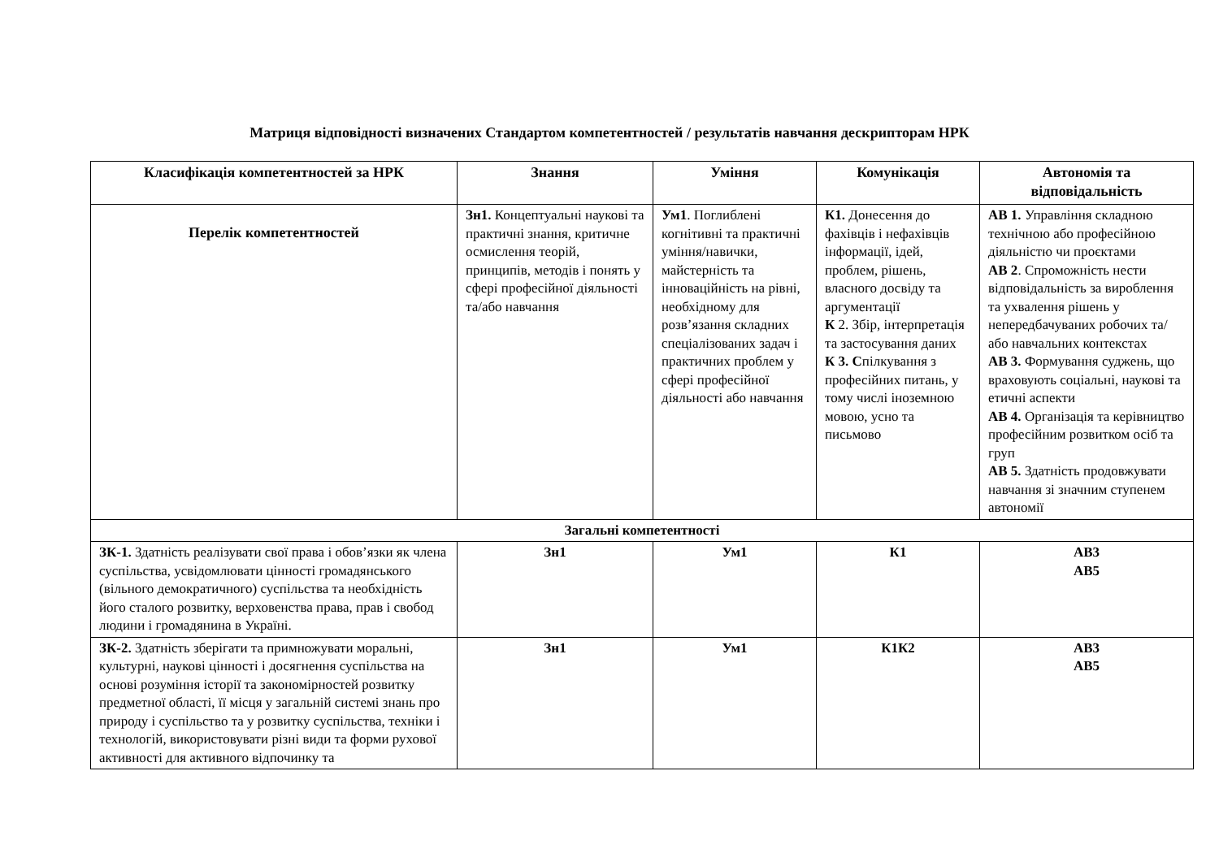Матриця відповідності визначених Стандартом компетентностей / результатів навчання дескрипторам НРК
| Класифікація компетентностей за НРК | Знання | Уміння | Комунікація | Автономія та відповідальність |
| --- | --- | --- | --- | --- |
| Перелік компетентностей | Зн1. Концептуальні наукові та практичні знання, критичне осмислення теорій, принципів, методів і понять у сфері професійної діяльності та/або навчання | Ум1 . Поглиблені когнітивні та практичні уміння/навички, майстерність та інноваційність на рівні, необхідному для розв’язання складних спеціалізованих задач і практичних проблем у сфері професійної діяльності або навчання | К1. Донесення до фахівців і нефахівців інформації, ідей, проблем, рішень, власного досвіду та аргументації К 2. Збір, інтерпретація та застосування даних К 3. С пілкування з професійних питань, у тому числі іноземною мовою, усно та письмово | АВ 1. Управління складною технічною або професійною діяльністю чи проєктами АВ 2 . Спроможність нести відповідальність за вироблення та ухвалення рішень у непередбачуваних робочих та/або навчальних контекстах АВ 3. Формування суджень, що враховують соціальні, наукові та етичні аспекти АВ 4. Організація та керівництво професійним розвитком осіб та груп АВ 5. Здатність продовжувати навчання зі значним ступенем автономії |
| Загальні компетентності | | | | |
| ЗК-1. Здатність реалізувати свої права і обов’язки як члена суспільства, усвідомлювати цінності громадянського (вільного демократичного) суспільства та необхідність його сталого розвитку, верховенства права, прав і свобод людини і громадянина в Україні. | Зн1 | Ум1 | К1 | АВ3 АВ5 |
| ЗК-2. Здатність зберігати та примножувати моральні, культурні, наукові цінності і досягнення суспільства на основі розуміння історії та закономірностей розвитку предметної області, її місця у загальній системі знань про природу і суспільство та у розвитку суспільства, техніки і технологій, використовувати різні види та форми рухової активності для активного відпочинку та | Зн1 | Ум1 | К1К2 | АВ3 АВ5 |